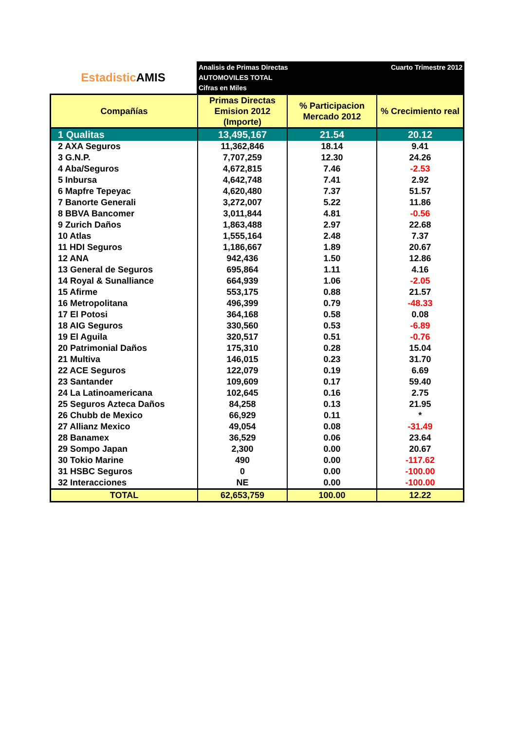Estadistic AMIS
Analisis de Primas Directas
AUTOMOVILES TOTAL
Cifras en Miles
Cuarto Trimestre 2012
| Compañías | Primas Directas Emision 2012 (Importe) | % Participacion Mercado 2012 | % Crecimiento real |
| --- | --- | --- | --- |
| 1 Qualitas | 13,495,167 | 21.54 | 20.12 |
| 2 AXA Seguros | 11,362,846 | 18.14 | 9.41 |
| 3 G.N.P. | 7,707,259 | 12.30 | 24.26 |
| 4 Aba/Seguros | 4,672,815 | 7.46 | -2.53 |
| 5 Inbursa | 4,642,748 | 7.41 | 2.92 |
| 6 Mapfre Tepeyac | 4,620,480 | 7.37 | 51.57 |
| 7 Banorte Generali | 3,272,007 | 5.22 | 11.86 |
| 8 BBVA Bancomer | 3,011,844 | 4.81 | -0.56 |
| 9 Zurich Daños | 1,863,488 | 2.97 | 22.68 |
| 10 Atlas | 1,555,164 | 2.48 | 7.37 |
| 11 HDI Seguros | 1,186,667 | 1.89 | 20.67 |
| 12 ANA | 942,436 | 1.50 | 12.86 |
| 13 General de Seguros | 695,864 | 1.11 | 4.16 |
| 14 Royal & Sunalliance | 664,939 | 1.06 | -2.05 |
| 15 Afirme | 553,175 | 0.88 | 21.57 |
| 16 Metropolitana | 496,399 | 0.79 | -48.33 |
| 17 El Potosi | 364,168 | 0.58 | 0.08 |
| 18 AIG Seguros | 330,560 | 0.53 | -6.89 |
| 19 El Aguila | 320,517 | 0.51 | -0.76 |
| 20 Patrimonial Daños | 175,310 | 0.28 | 15.04 |
| 21 Multiva | 146,015 | 0.23 | 31.70 |
| 22 ACE Seguros | 122,079 | 0.19 | 6.69 |
| 23 Santander | 109,609 | 0.17 | 59.40 |
| 24 La Latinoamericana | 102,645 | 0.16 | 2.75 |
| 25 Seguros Azteca Daños | 84,258 | 0.13 | 21.95 |
| 26 Chubb de Mexico | 66,929 | 0.11 | * |
| 27 Allianz Mexico | 49,054 | 0.08 | -31.49 |
| 28 Banamex | 36,529 | 0.06 | 23.64 |
| 29 Sompo Japan | 2,300 | 0.00 | 20.67 |
| 30 Tokio Marine | 490 | 0.00 | -117.62 |
| 31 HSBC Seguros | 0 | 0.00 | -100.00 |
| 32 Interacciones | NE | 0.00 | -100.00 |
| TOTAL | 62,653,759 | 100.00 | 12.22 |